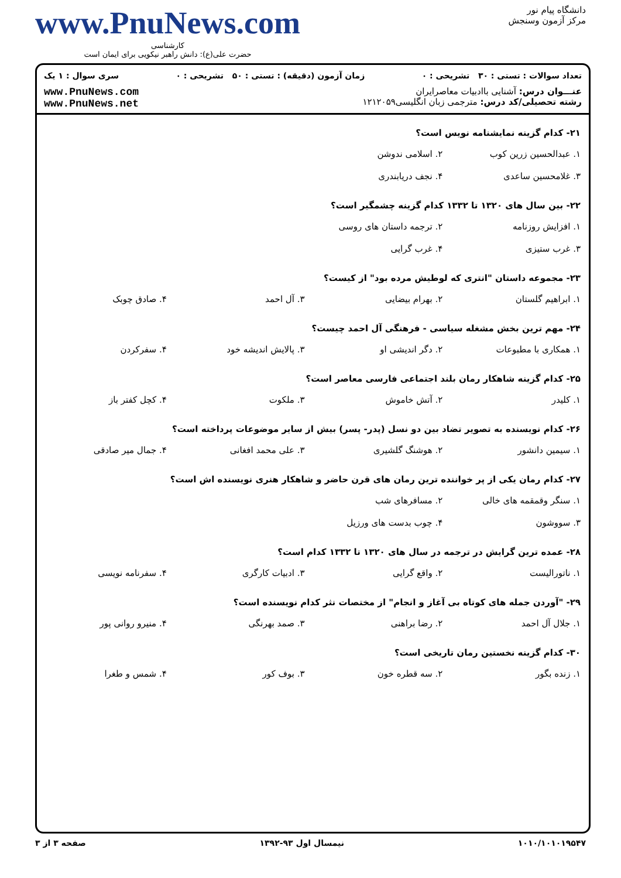دانشگاه پیام نور
مرکز آزمون وسنجش
www.PnuNews.com
کارشناسی
حضرت علی(ع): دانش راهبر نیکویی برای ایمان است
تعداد سوالات : تستی : ۳۰ تشریحی : ۰ زمان آزمون (دقیقه) : تستی : ۵۰ تشریحی : ۰ سری سوال : ۱ یک
عنـــوان درس: آشنایی باادبیات معاصرایران
رشته تحصیلی/کد درس: مترجمی زبان انگلیسی۱۲۱۲۰۵۹
www.PnuNews.com
www.PnuNews.net
۲۱- کدام گزینه نمایشنامه نویس است؟
| ۱. عبدالحسین زرین کوب | ۲. اسلامی ندوشن | | |
| ۳. غلامحسین ساعدی | ۴. نجف دریابندری | | |
۲۲- بین سال های ۱۳۲۰ تا ۱۳۳۲ کدام گزینه چشمگیر است؟
| ۱. افزایش روزنامه | ۲. ترجمه داستان های روسی | | |
| ۳. غرب ستیزی | ۴. غرب گرایی | | |
۲۳- مجموعه داستان "انتری که لوطیش مرده بود" از کیست؟
| ۱. ابراهیم گلستان | ۲. بهرام بیضایی | ۳. آل احمد | ۴. صادق چوبک |
۲۴- مهم ترین بخش مشغله سیاسی - فرهنگی آل احمد چیست؟
| ۱. همکاری با مطبوعات | ۲. دگر اندیشی او | ۳. پالایش اندیشه خود | ۴. سفرکردن |
۲۵- کدام گزینه شاهکار رمان بلند اجتماعی فارسی معاصر است؟
| ۱. کلیدر | ۲. آتش خاموش | ۳. ملکوت | ۴. کچل کفتر باز |
۲۶- کدام نویسنده به تصویر تضاد بین دو نسل (پدر- پسر) بیش از سایر موضوعات پرداخته است؟
| ۱. سیمین دانشور | ۲. هوشنگ گلشیری | ۳. علی محمد افغانی | ۴. جمال میر صادقی |
۲۷- کدام رمان یکی از پر خواننده ترین رمان های قرن حاضر و شاهکار هنری نویسنده اش است؟
| ۱. سنگر وقمقمه های خالی | ۲. مسافرهای شب | | |
| ۳. سووشون | ۴. چوب بدست های ورزیل | | |
۲۸- عمده ترین گرایش در ترجمه در سال های ۱۳۲۰ تا ۱۳۳۲ کدام است؟
| ۱. ناتورالیست | ۲. واقع گرایی | ۳. ادبیات کارگری | ۴. سفرنامه نویسی |
۲۹- "آوردن جمله های کوتاه بی آغاز و انجام" از مختصات نثر کدام نویسنده است؟
| ۱. جلال آل احمد | ۲. رضا براهنی | ۳. صمد بهرنگی | ۴. منیرو روانی پور |
۳۰- کدام گزینه نخستین رمان تاریخی است؟
| ۱. زنده بگور | ۲. سه قطره خون | ۳. بوف کور | ۴. شمس و طغرا |
۱۰۱۰/۱۰۱۰۱۹۵۴۷ نیمسال اول ۹۳-۱۳۹۲ صفحه ۳ از ۳